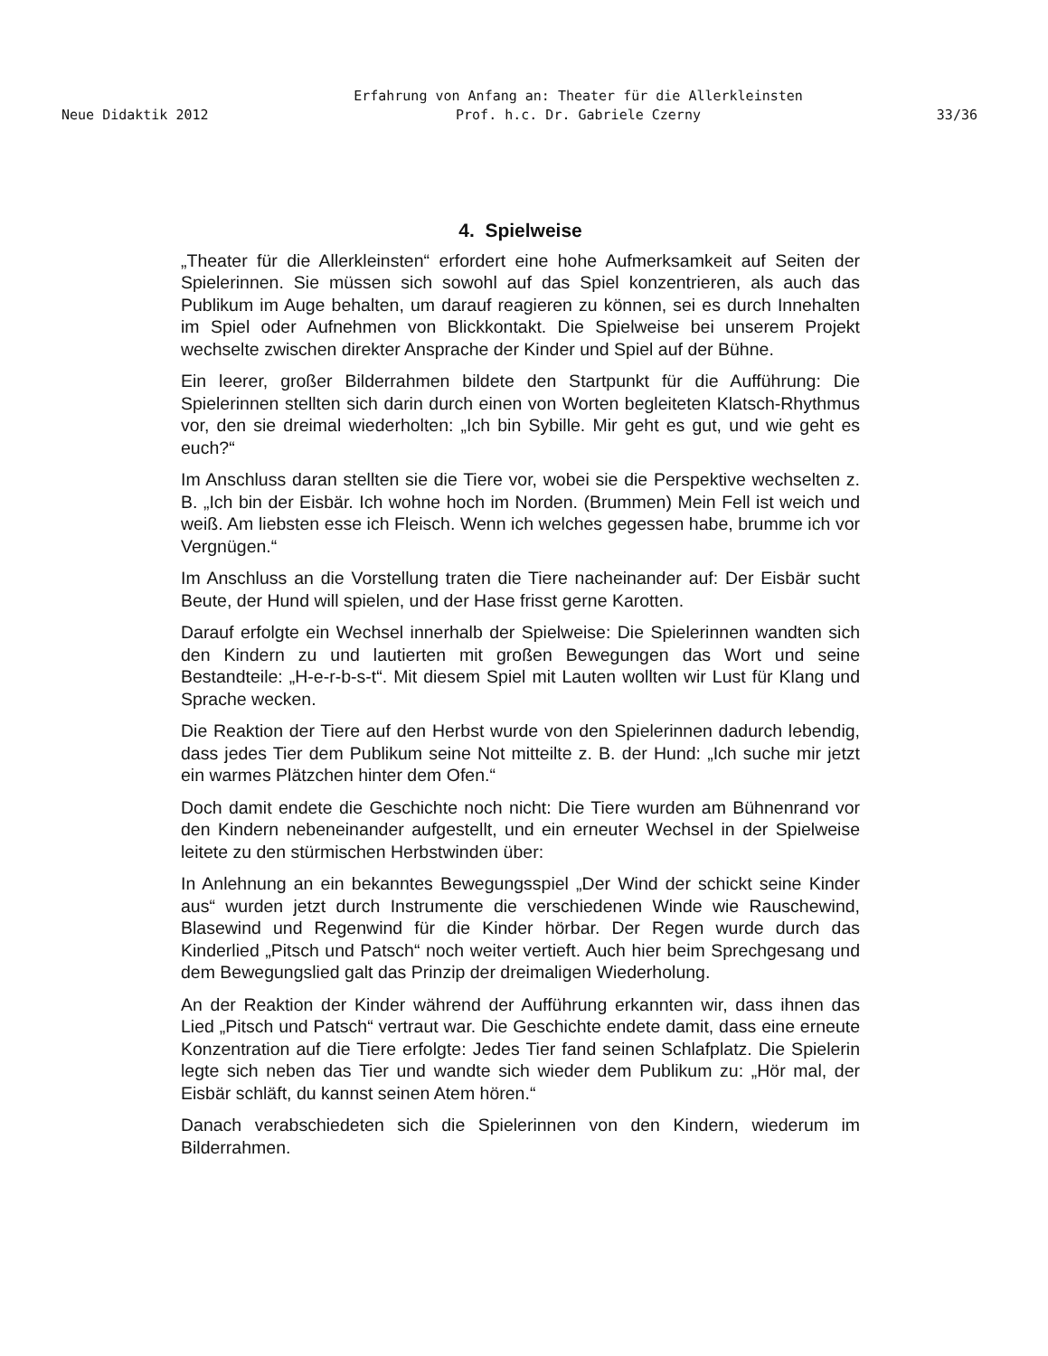Erfahrung von Anfang an: Theater für die Allerkleinsten
Neue Didaktik 2012 Prof. h.c. Dr. Gabriele Czerny 33/36
4. Spielweise
„Theater für die Allerkleinsten“ erfordert eine hohe Aufmerksamkeit auf Seiten der Spielerinnen. Sie müssen sich sowohl auf das Spiel konzentrieren, als auch das Publikum im Auge behalten, um darauf reagieren zu können, sei es durch Innehalten im Spiel oder Aufnehmen von Blickkontakt. Die Spielweise bei unserem Projekt wechselte zwischen direkter Ansprache der Kinder und Spiel auf der Bühne.
Ein leerer, großer Bilderrahmen bildete den Startpunkt für die Aufführung: Die Spielerinnen stellten sich darin durch einen von Worten begleiteten Klatsch-Rhythmus vor, den sie dreimal wiederholten: „Ich bin Sybille. Mir geht es gut, und wie geht es euch?“
Im Anschluss daran stellten sie die Tiere vor, wobei sie die Perspektive wechselten z. B. „Ich bin der Eisbär. Ich wohne hoch im Norden. (Brummen) Mein Fell ist weich und weiß. Am liebsten esse ich Fleisch. Wenn ich welches gegessen habe, brumme ich vor Vergnügen.“
Im Anschluss an die Vorstellung traten die Tiere nacheinander auf: Der Eisbär sucht Beute, der Hund will spielen, und der Hase frisst gerne Karotten.
Darauf erfolgte ein Wechsel innerhalb der Spielweise: Die Spielerinnen wandten sich den Kindern zu und lautierten mit großen Bewegungen das Wort und seine Bestandteile: „H-e-r-b-s-t“. Mit diesem Spiel mit Lauten wollten wir Lust für Klang und Sprache wecken.
Die Reaktion der Tiere auf den Herbst wurde von den Spielerinnen dadurch lebendig, dass jedes Tier dem Publikum seine Not mitteilte z. B. der Hund: „Ich suche mir jetzt ein warmes Plätzchen hinter dem Ofen.“
Doch damit endete die Geschichte noch nicht: Die Tiere wurden am Bühnenrand vor den Kindern nebeneinander aufgestellt, und ein erneuter Wechsel in der Spielweise leitete zu den stürmischen Herbstwinden über:
In Anlehnung an ein bekanntes Bewegungsspiel „Der Wind der schickt seine Kinder aus“ wurden jetzt durch Instrumente die verschiedenen Winde wie Rauschewind, Blasewind und Regenwind für die Kinder hörbar. Der Regen wurde durch das Kinderlied „Pitsch und Patsch“ noch weiter vertieft. Auch hier beim Sprechgesang und dem Bewegungslied galt das Prinzip der dreimaligen Wiederholung.
An der Reaktion der Kinder während der Aufführung erkannten wir, dass ihnen das Lied „Pitsch und Patsch“ vertraut war. Die Geschichte endete damit, dass eine erneute Konzentration auf die Tiere erfolgte: Jedes Tier fand seinen Schlafplatz. Die Spielerin legte sich neben das Tier und wandte sich wieder dem Publikum zu: „Hör mal, der Eisbär schläft, du kannst seinen Atem hören.“
Danach verabschiedeten sich die Spielerinnen von den Kindern, wiederum im Bilderrahmen.